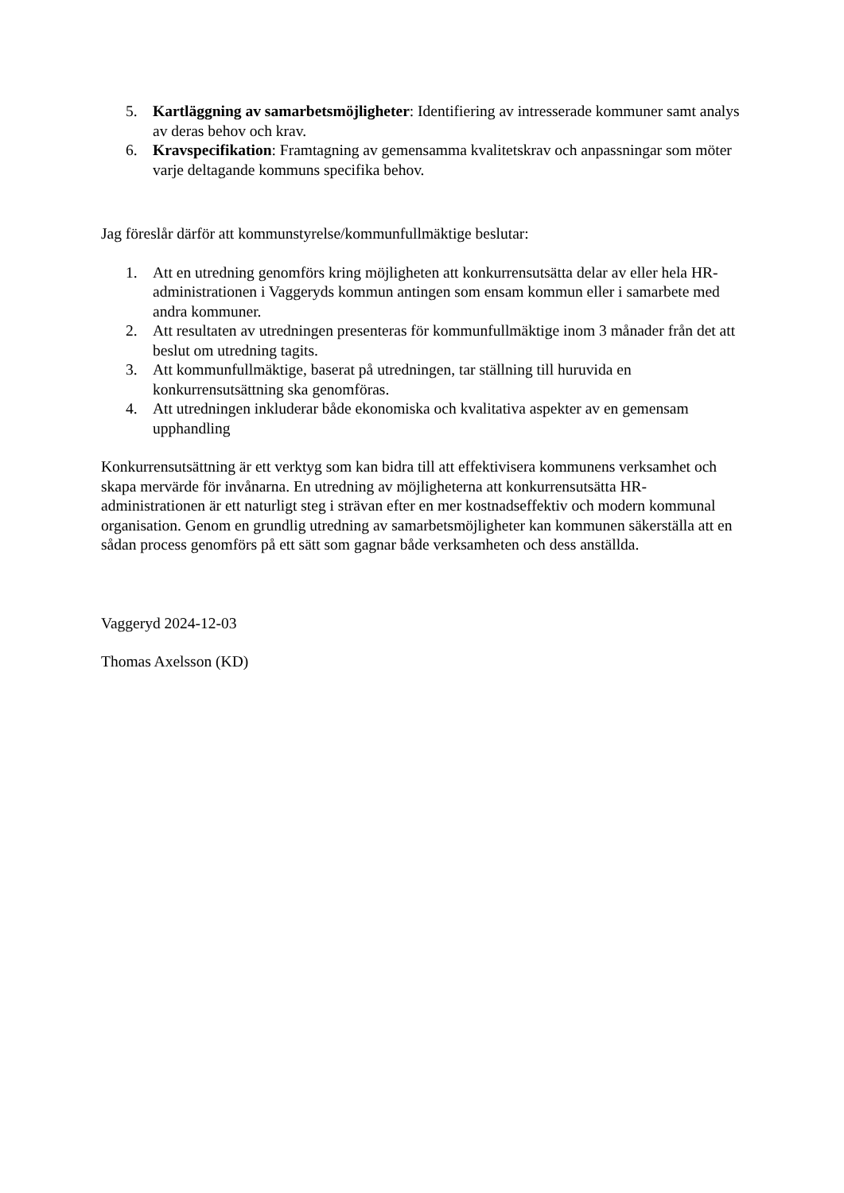5. Kartläggning av samarbetsmöjligheter: Identifiering av intresserade kommuner samt analys av deras behov och krav.
6. Kravspecifikation: Framtagning av gemensamma kvalitetskrav och anpassningar som möter varje deltagande kommuns specifika behov.
Jag föreslår därför att kommunstyrelse/kommunfullmäktige beslutar:
1. Att en utredning genomförs kring möjligheten att konkurrensutsätta delar av eller hela HR-administrationen i Vaggeryds kommun antingen som ensam kommun eller i samarbete med andra kommuner.
2. Att resultaten av utredningen presenteras för kommunfullmäktige inom 3 månader från det att beslut om utredning tagits.
3. Att kommunfullmäktige, baserat på utredningen, tar ställning till huruvida en konkurrensutsättning ska genomföras.
4. Att utredningen inkluderar både ekonomiska och kvalitativa aspekter av en gemensam upphandling
Konkurrensutsättning är ett verktyg som kan bidra till att effektivisera kommunens verksamhet och skapa mervärde för invånarna. En utredning av möjligheterna att konkurrensutsätta HR-administrationen är ett naturligt steg i strävan efter en mer kostnadseffektiv och modern kommunal organisation. Genom en grundlig utredning av samarbetsmöjligheter kan kommunen säkerställa att en sådan process genomförs på ett sätt som gagnar både verksamheten och dess anställda.
Vaggeryd 2024-12-03
Thomas Axelsson (KD)